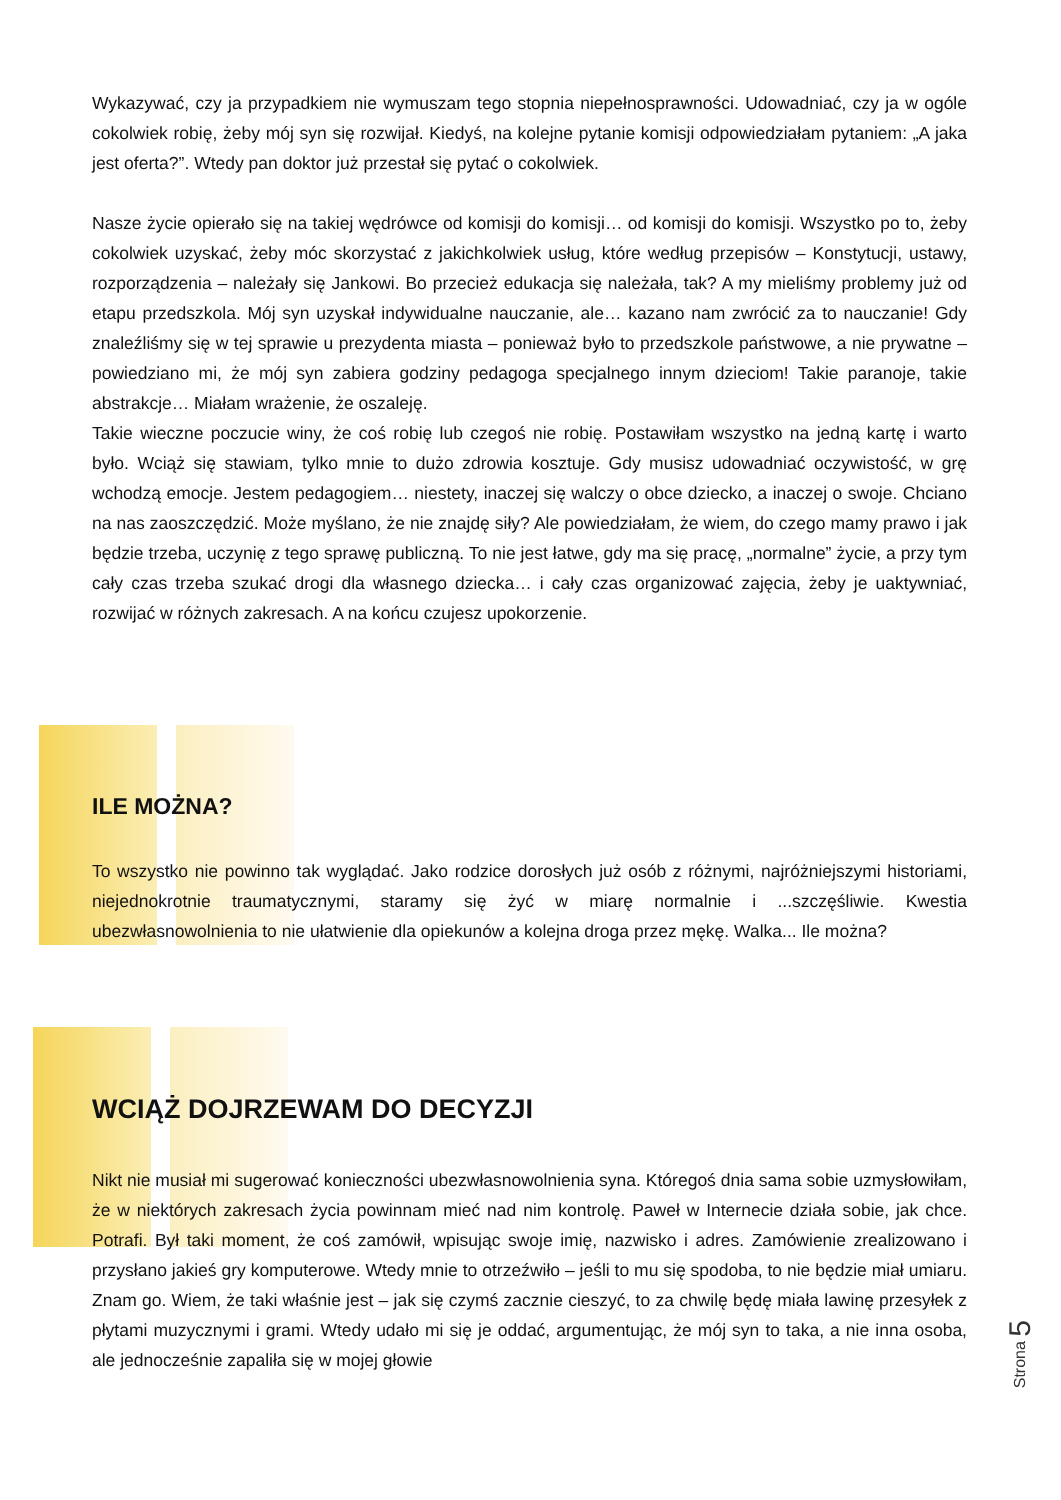Wykazywać, czy ja przypadkiem nie wymuszam tego stopnia niepełnosprawności. Udowadniać, czy ja w ogóle cokolwiek robię, żeby mój syn się rozwijał. Kiedyś, na kolejne pytanie komisji odpowiedziałam pytaniem: „A jaka jest oferta?”. Wtedy pan doktor już przestał się pytać o cokolwiek.
Nasze życie opierało się na takiej wędrówce od komisji do komisji… od komisji do komisji. Wszystko po to, żeby cokolwiek uzyskać, żeby móc skorzystać z jakichkolwiek usług, które według przepisów – Konstytucji, ustawy, rozporządzenia – należały się Jankowi. Bo przecież edukacja się należała, tak? A my mieliśmy problemy już od etapu przedszkola. Mój syn uzyskał indywidualne nauczanie, ale… kazano nam zwrócić za to nauczanie! Gdy znaleźliśmy się w tej sprawie u prezydenta miasta – ponieważ było to przedszkole państwowe, a nie prywatne – powiedziano mi, że mój syn zabiera godziny pedagoga specjalnego innym dzieciom! Takie paranoje, takie abstrakcje… Miałam wrażenie, że oszaleję.
Takie wieczne poczucie winy, że coś robię lub czegoś nie robię. Postawiłam wszystko na jedną kartę i warto było. Wciąż się stawiam, tylko mnie to dużo zdrowia kosztuje. Gdy musisz udowadniać oczywistość, w grę wchodzą emocje. Jestem pedagogiem… niestety, inaczej się walczy o obce dziecko, a inaczej o swoje. Chciano na nas zaoszczędzić. Może myślano, że nie znajdę siły? Ale powiedziałam, że wiem, do czego mamy prawo i jak będzie trzeba, uczynię z tego sprawę publiczną. To nie jest łatwe, gdy ma się pracę, „normalne” życie, a przy tym cały czas trzeba szukać drogi dla własnego dziecka… i cały czas organizować zajęcia, żeby je uaktywniać, rozwijać w różnych zakresach. A na końcu czujesz upokorzenie.
ILE MOŻNA?
To wszystko nie powinno tak wyglądać. Jako rodzice dorosłych już osób z różnymi, najróżniejszymi historiami, niejednokrotnie traumatycznymi, staramy się żyć w miarę normalnie i ...szczęśliwie. Kwestia ubezwłasnowolnienia to nie ułatwienie dla opiekunów a kolejna droga przez mękę. Walka... Ile można?
WCIĄŻ DOJRZEWAM DO DECYZJI
Nikt nie musiał mi sugerować konieczności ubezwłasnowolnienia syna. Któregoś dnia sama sobie uzmysłowiłam, że w niektórych zakresach życia powinnam mieć nad nim kontrolę. Paweł w Internecie działa sobie, jak chce. Potrafi. Był taki moment, że coś zamówił, wpisując swoje imię, nazwisko i adres. Zamówienie zrealizowano i przysłano jakieś gry komputerowe. Wtedy mnie to otrzeźwiło – jeśli to mu się spodoba, to nie będzie miał umiaru. Znam go. Wiem, że taki właśnie jest – jak się czymś zacznie cieszyć, to za chwilę będę miała lawinę przesyłek z płytami muzycznymi i grami. Wtedy udało mi się je oddać, argumentując, że mój syn to taka, a nie inna osoba, ale jednocześnie zapaliła się w mojej głowie
Strona 5